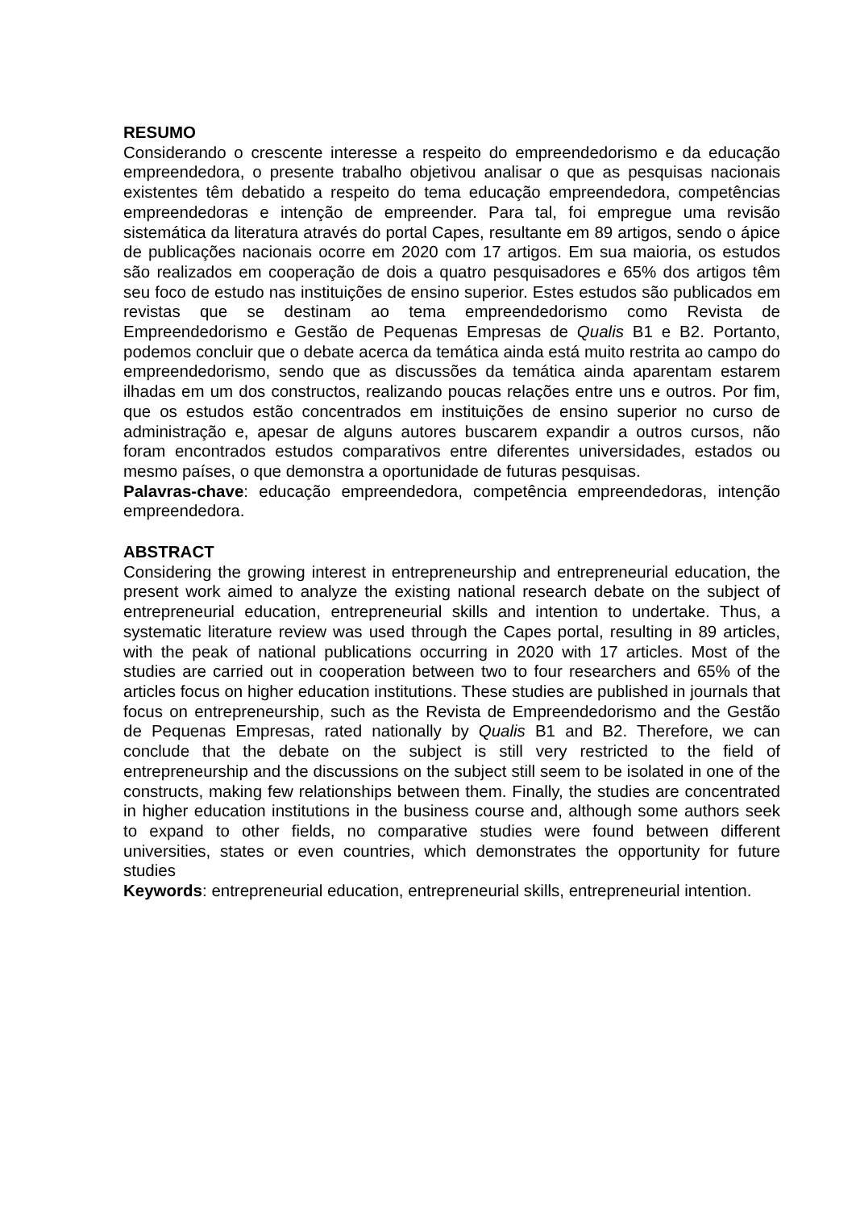RESUMO
Considerando o crescente interesse a respeito do empreendedorismo e da educação empreendedora, o presente trabalho objetivou analisar o que as pesquisas nacionais existentes têm debatido a respeito do tema educação empreendedora, competências empreendedoras e intenção de empreender. Para tal, foi empregue uma revisão sistemática da literatura através do portal Capes, resultante em 89 artigos, sendo o ápice de publicações nacionais ocorre em 2020 com 17 artigos. Em sua maioria, os estudos são realizados em cooperação de dois a quatro pesquisadores e 65% dos artigos têm seu foco de estudo nas instituições de ensino superior. Estes estudos são publicados em revistas que se destinam ao tema empreendedorismo como Revista de Empreendedorismo e Gestão de Pequenas Empresas de Qualis B1 e B2. Portanto, podemos concluir que o debate acerca da temática ainda está muito restrita ao campo do empreendedorismo, sendo que as discussões da temática ainda aparentam estarem ilhadas em um dos constructos, realizando poucas relações entre uns e outros. Por fim, que os estudos estão concentrados em instituições de ensino superior no curso de administração e, apesar de alguns autores buscarem expandir a outros cursos, não foram encontrados estudos comparativos entre diferentes universidades, estados ou mesmo países, o que demonstra a oportunidade de futuras pesquisas.
Palavras-chave: educação empreendedora, competência empreendedoras, intenção empreendedora.
ABSTRACT
Considering the growing interest in entrepreneurship and entrepreneurial education, the present work aimed to analyze the existing national research debate on the subject of entrepreneurial education, entrepreneurial skills and intention to undertake. Thus, a systematic literature review was used through the Capes portal, resulting in 89 articles, with the peak of national publications occurring in 2020 with 17 articles. Most of the studies are carried out in cooperation between two to four researchers and 65% of the articles focus on higher education institutions. These studies are published in journals that focus on entrepreneurship, such as the Revista de Empreendedorismo and the Gestão de Pequenas Empresas, rated nationally by Qualis B1 and B2. Therefore, we can conclude that the debate on the subject is still very restricted to the field of entrepreneurship and the discussions on the subject still seem to be isolated in one of the constructs, making few relationships between them. Finally, the studies are concentrated in higher education institutions in the business course and, although some authors seek to expand to other fields, no comparative studies were found between different universities, states or even countries, which demonstrates the opportunity for future studies
Keywords: entrepreneurial education, entrepreneurial skills, entrepreneurial intention.